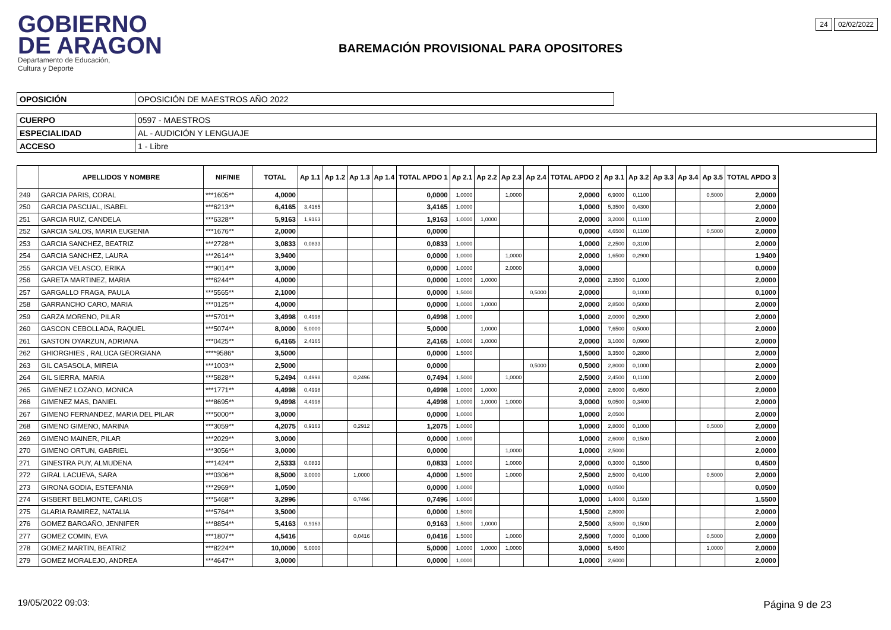GOBIERNO
DE ARAGON
Departamento de Educación,
Cultura y Deporte
BAREMACIÓN PROVISIONAL PARA OPOSITORES
24 02/02/2022
| OPOSICIÓN | OPOSICIÓN DE MAESTROS AÑO 2022 |
| CUERPO | 0597 - MAESTROS |
| ESPECIALIDAD | AL - AUDICIÓN Y LENGUAJE |
| ACCESO | 1 - Libre |
| | APELLIDOS Y NOMBRE | NIF/NIE | TOTAL | Ap 1.1 | Ap 1.2 | Ap 1.3 | Ap 1.4 | TOTAL APDO 1 | Ap 2.1 | Ap 2.2 | Ap 2.3 | Ap 2.4 | TOTAL APDO 2 | Ap 3.1 | Ap 3.2 | Ap 3.3 | Ap 3.4 | Ap 3.5 | TOTAL APDO 3 |
| --- | --- | --- | --- | --- | --- | --- | --- | --- | --- | --- | --- | --- | --- | --- | --- | --- | --- | --- | --- |
| 249 | GARCIA PARIS, CORAL | ***1605** | 4,0000 | | | | | 0,0000 | 1,0000 | | 1,0000 | | 2,0000 | 6,9000 | 0,1100 | | | 0,5000 | 2,0000 |
| 250 | GARCIA PASCUAL, ISABEL | ***6213** | 6,4165 | 3,4165 | | | | 3,4165 | 1,0000 | | | | 1,0000 | 5,3500 | 0,4300 | | | | 2,0000 |
| 251 | GARCIA RUIZ, CANDELA | ***6328** | 5,9163 | 1,9163 | | | | 1,9163 | 1,0000 | 1,0000 | | | 2,0000 | 3,2000 | 0,1100 | | | | 2,0000 |
| 252 | GARCIA SALOS, MARIA EUGENIA | ***1676** | 2,0000 | | | | | 0,0000 | | | | | 0,0000 | 4,6500 | 0,1100 | | | 0,5000 | 2,0000 |
| 253 | GARCIA SANCHEZ, BEATRIZ | ***2728** | 3,0833 | 0,0833 | | | | 0,0833 | 1,0000 | | | | 1,0000 | 2,2500 | 0,3100 | | | | 2,0000 |
| 254 | GARCIA SANCHEZ, LAURA | ***2614** | 3,9400 | | | | | 0,0000 | 1,0000 | | 1,0000 | | 2,0000 | 1,6500 | 0,2900 | | | | 1,9400 |
| 255 | GARCIA VELASCO, ERIKA | ***9014** | 3,0000 | | | | | 0,0000 | 1,0000 | | 2,0000 | | 3,0000 | | | | | | 0,0000 |
| 256 | GARETA MARTINEZ, MARIA | ***6244** | 4,0000 | | | | | 0,0000 | 1,0000 | 1,0000 | | | 2,0000 | 2,3500 | 0,1000 | | | | 2,0000 |
| 257 | GARGALLO FRAGA, PAULA | ***5565** | 2,1000 | | | | | 0,0000 | 1,5000 | | | 0,5000 | 2,0000 | | 0,1000 | | | | 0,1000 |
| 258 | GARRANCHO CARO, MARIA | ***0125** | 4,0000 | | | | | 0,0000 | 1,0000 | 1,0000 | | | 2,0000 | 2,8500 | 0,5000 | | | | 2,0000 |
| 259 | GARZA MORENO, PILAR | ***5701** | 3,4998 | 0,4998 | | | | 0,4998 | 1,0000 | | | | 1,0000 | 2,0000 | 0,2900 | | | | 2,0000 |
| 260 | GASCON CEBOLLADA, RAQUEL | ***5074** | 8,0000 | 5,0000 | | | | 5,0000 | | 1,0000 | | | 1,0000 | 7,6500 | 0,5000 | | | | 2,0000 |
| 261 | GASTON OYARZUN, ADRIANA | ***0425** | 6,4165 | 2,4165 | | | | 2,4165 | 1,0000 | 1,0000 | | | 2,0000 | 3,1000 | 0,0900 | | | | 2,0000 |
| 262 | GHIORGHIES , RALUCA GEORGIANA | ****9586* | 3,5000 | | | | | 0,0000 | 1,5000 | | | | 1,5000 | 3,3500 | 0,2800 | | | | 2,0000 |
| 263 | GIL CASASOLA, MIREIA | ***1003** | 2,5000 | | | | | 0,0000 | | | | 0,5000 | 0,5000 | 2,8000 | 0,1000 | | | | 2,0000 |
| 264 | GIL SIERRA, MARIA | ***5828** | 5,2494 | 0,4998 | | 0,2496 | | 0,7494 | 1,5000 | | 1,0000 | | 2,5000 | 2,4500 | 0,1100 | | | | 2,0000 |
| 265 | GIMENEZ LOZANO, MONICA | ***1771** | 4,4998 | 0,4998 | | | | 0,4998 | 1,0000 | 1,0000 | | | 2,0000 | 2,6000 | 0,4500 | | | | 2,0000 |
| 266 | GIMENEZ MAS, DANIEL | ***8695** | 9,4998 | 4,4998 | | | | 4,4998 | 1,0000 | 1,0000 | 1,0000 | | 3,0000 | 9,0500 | 0,3400 | | | | 2,0000 |
| 267 | GIMENO FERNANDEZ, MARIA DEL PILAR | ***5000** | 3,0000 | | | | | 0,0000 | 1,0000 | | | | 1,0000 | 2,0500 | | | | | 2,0000 |
| 268 | GIMENO GIMENO, MARINA | ***3059** | 4,2075 | 0,9163 | | 0,2912 | | 1,2075 | 1,0000 | | | | 1,0000 | 2,8000 | 0,1000 | | | 0,5000 | 2,0000 |
| 269 | GIMENO MAINER, PILAR | ***2029** | 3,0000 | | | | | 0,0000 | 1,0000 | | | | 1,0000 | 2,6000 | 0,1500 | | | | 2,0000 |
| 270 | GIMENO ORTUN, GABRIEL | ***3056** | 3,0000 | | | | | 0,0000 | | | 1,0000 | | 1,0000 | 2,5000 | | | | | 2,0000 |
| 271 | GINESTRA PUY, ALMUDENA | ***1424** | 2,5333 | 0,0833 | | | | 0,0833 | 1,0000 | | 1,0000 | | 2,0000 | 0,3000 | 0,1500 | | | | 0,4500 |
| 272 | GIRAL LACUEVA, SARA | ***0306** | 8,5000 | 3,0000 | | 1,0000 | | 4,0000 | 1,5000 | | 1,0000 | | 2,5000 | 2,5000 | 0,4100 | | | 0,5000 | 2,0000 |
| 273 | GIRONA GODIA, ESTEFANIA | ***2969** | 1,0500 | | | | | 0,0000 | 1,0000 | | | | 1,0000 | 0,0500 | | | | | 0,0500 |
| 274 | GISBERT BELMONTE, CARLOS | ***5468** | 3,2996 | | | 0,7496 | | 0,7496 | 1,0000 | | | | 1,0000 | 1,4000 | 0,1500 | | | | 1,5500 |
| 275 | GLARIA RAMIREZ, NATALIA | ***5764** | 3,5000 | | | | | 0,0000 | 1,5000 | | | | 1,5000 | 2,8000 | | | | | 2,0000 |
| 276 | GOMEZ BARGAÑO, JENNIFER | ***8854** | 5,4163 | 0,9163 | | | | 0,9163 | 1,5000 | 1,0000 | | | 2,5000 | 3,5000 | 0,1500 | | | | 2,0000 |
| 277 | GOMEZ COMIN, EVA | ***1807** | 4,5416 | | | 0,0416 | | 0,0416 | 1,5000 | | 1,0000 | | 2,5000 | 7,0000 | 0,1000 | | | 0,5000 | 2,0000 |
| 278 | GOMEZ MARTIN, BEATRIZ | ***8224** | 10,0000 | 5,0000 | | | | 5,0000 | 1,0000 | 1,0000 | 1,0000 | | 3,0000 | 5,4500 | | | | 1,0000 | 2,0000 |
| 279 | GOMEZ MORALEJO, ANDREA | ***4647** | 3,0000 | | | | | 0,0000 | 1,0000 | | | | 1,0000 | 2,6000 | | | | | 2,0000 |
19/05/2022 09:03: Página 9 de 23